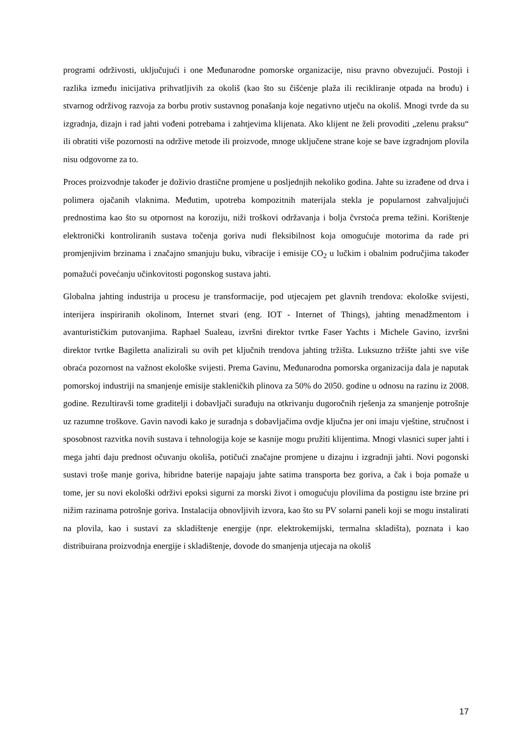programi održivosti, uključujući i one Međunarodne pomorske organizacije, nisu pravno obvezujući. Postoji i razlika između inicijativa prihvatljivih za okoliš (kao što su čišćenje plaža ili recikliranje otpada na brodu) i stvarnog održivog razvoja za borbu protiv sustavnog ponašanja koje negativno utječu na okoliš. Mnogi tvrde da su izgradnja, dizajn i rad jahti vođeni potrebama i zahtjevima klijenata. Ako klijent ne želi provoditi „zelenu praksu“ ili obratiti više pozornosti na održive metode ili proizvode, mnoge uključene strane koje se bave izgradnjom plovila nisu odgovorne za to.
Proces proizvodnje također je doživio drastične promjene u posljednjih nekoliko godina. Jahte su izrađene od drva i polimera ojačanih vlaknima. Međutim, upotreba kompozitnih materijala stekla je popularnost zahvaljujući prednostima kao što su otpornost na koroziju, niži troškovi održavanja i bolja čvrstoća prema težini. Korištenje elektronički kontroliranih sustava točenja goriva nudi fleksibilnost koja omogućuje motorima da rade pri promjenjivim brzinama i značajno smanjuju buku, vibracije i emisije CO<sub>2</sub> u lučkim i obalnim područjima također pomažući povećanju učinkovitosti pogonskog sustava jahti.
Globalna jahting industrija u procesu je transformacije, pod utjecajem pet glavnih trendova: ekološke svijesti, interijera inspiriranih okolinom, Internet stvari (eng. IOT - Internet of Things), jahting menadžmentom i avanturističkim putovanjima. Raphael Sualeau, izvršni direktor tvrtke Faser Yachts i Michele Gavino, izvršni direktor tvrtke Bagiletta analizirali su ovih pet ključnih trendova jahting tržišta. Luksuzno tržište jahti sve više obraća pozornost na važnost ekološke svijesti. Prema Gavinu, Međunarodna pomorska organizacija dala je naputak pomorskoj industriji na smanjenje emisije stakleničkih plinova za 50% do 2050. godine u odnosu na razinu iz 2008. godine. Rezultiravši tome graditelji i dobavljači surađuju na otkrivanju dugoročnih rješenja za smanjenje potrošnje uz razumne troškove. Gavin navodi kako je suradnja s dobavljačima ovdje ključna jer oni imaju vještine, stručnost i sposobnost razvitka novih sustava i tehnologija koje se kasnije mogu pružiti klijentima. Mnogi vlasnici super jahti i mega jahti daju prednost očuvanju okoliša, potičući značajne promjene u dizajnu i izgradnji jahti. Novi pogonski sustavi troše manje goriva, hibridne baterije napajaju jahte satima transporta bez goriva, a čak i boja pomaže u tome, jer su novi ekološki održivi epoksi sigurni za morski život i omogućuju plovilima da postignu iste brzine pri nižim razinama potrošnje goriva. Instalacija obnovljivih izvora, kao što su PV solarni paneli koji se mogu instalirati na plovila, kao i sustavi za skladištenje energije (npr. elektrokemijski, termalna skladišta), poznata i kao distribuirana proizvodnja energije i skladištenje, dovode do smanjenja utjecaja na okoliš
17